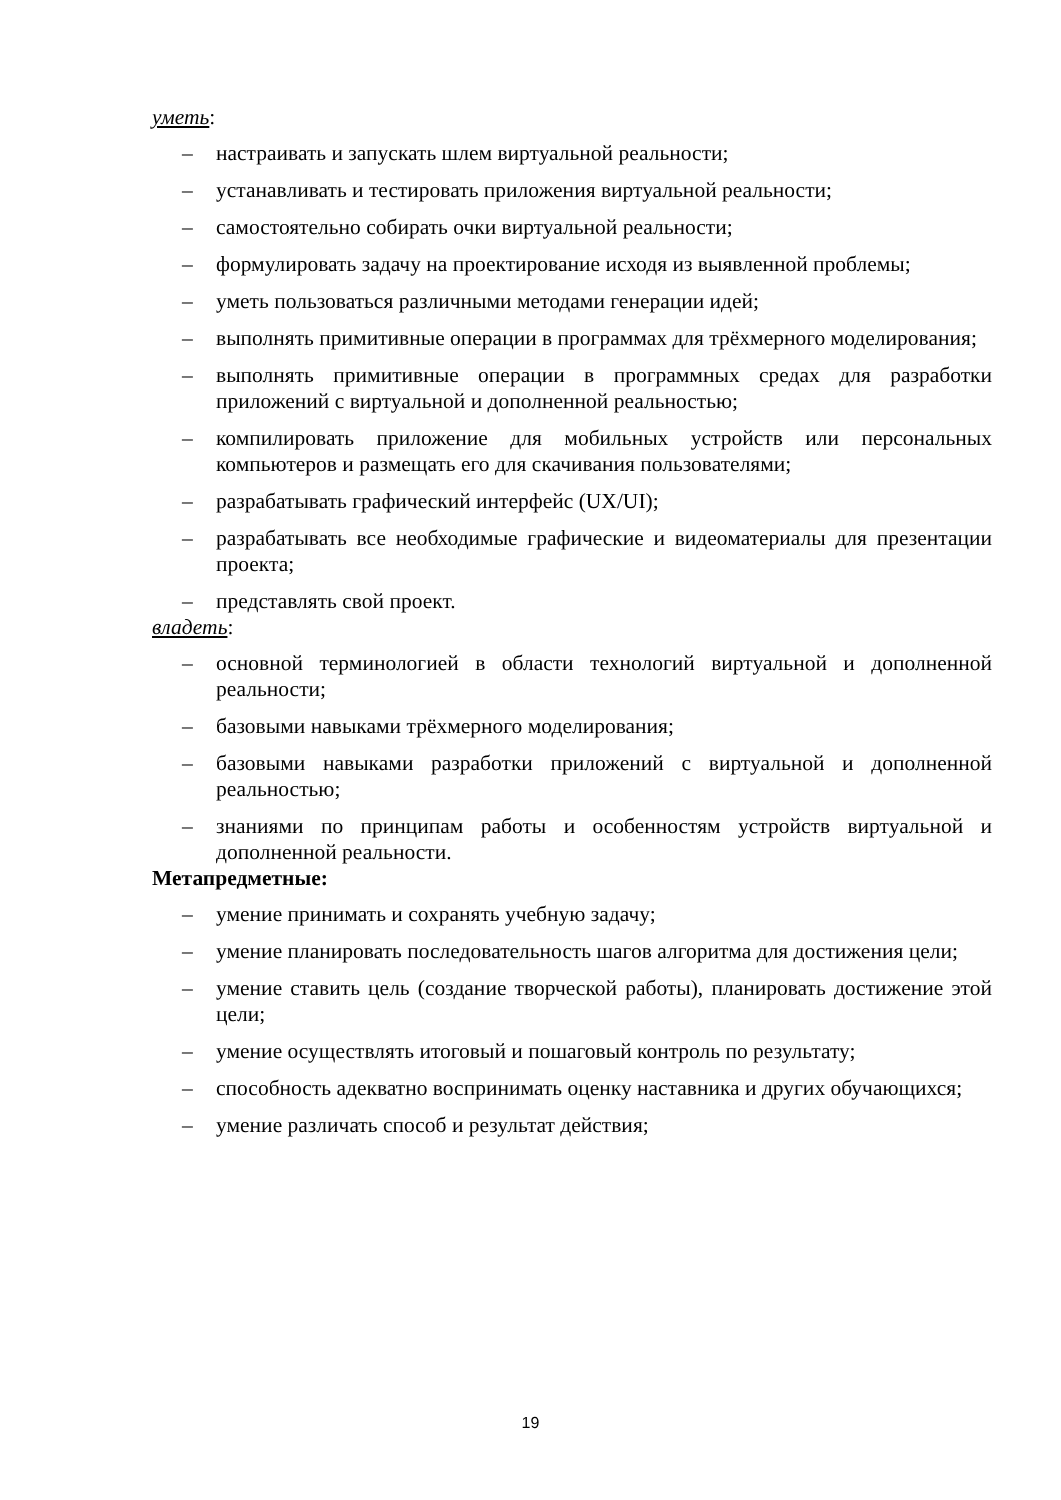уметь:
– настраивать и запускать шлем виртуальной реальности;
– устанавливать и тестировать приложения виртуальной реальности;
– самостоятельно собирать очки виртуальной реальности;
– формулировать задачу на проектирование исходя из выявленной проблемы;
– уметь пользоваться различными методами генерации идей;
– выполнять примитивные операции в программах для трёхмерного моделирования;
– выполнять примитивные операции в программных средах для разработки приложений с виртуальной и дополненной реальностью;
– компилировать приложение для мобильных устройств или персональных компьютеров и размещать его для скачивания пользователями;
– разрабатывать графический интерфейс (UX/UI);
– разрабатывать все необходимые графические и видеоматериалы для презентации проекта;
– представлять свой проект.
владеть:
– основной терминологией в области технологий виртуальной и дополненной реальности;
– базовыми навыками трёхмерного моделирования;
– базовыми навыками разработки приложений с виртуальной и дополненной реальностью;
– знаниями по принципам работы и особенностям устройств виртуальной и дополненной реальности.
Метапредметные:
– умение принимать и сохранять учебную задачу;
– умение планировать последовательность шагов алгоритма для достижения цели;
– умение ставить цель (создание творческой работы), планировать достижение этой цели;
– умение осуществлять итоговый и пошаговый контроль по результату;
– способность адекватно воспринимать оценку наставника и других обучающихся;
– умение различать способ и результат действия;
19